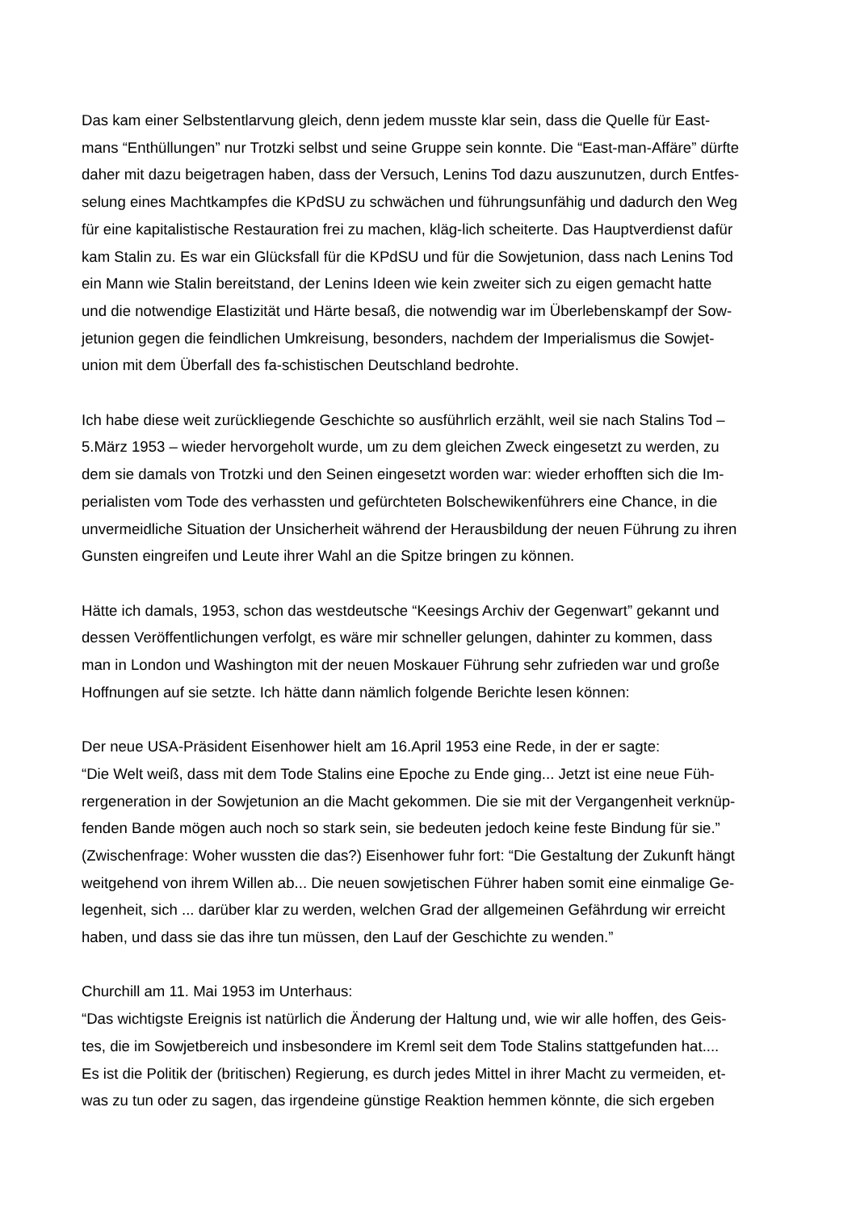Das kam einer Selbstentlarvung gleich, denn jedem musste klar sein, dass die Quelle für East-
mans “Enthüllungen” nur Trotzki selbst und seine Gruppe sein konnte. Die “East-man-Affäre” dürfte
daher mit dazu beigetragen haben, dass der Versuch, Lenins Tod dazu auszunutzen, durch Entfes-
selung eines Machtkampfes die KPdSU zu schwächen und führungsunfähig und dadurch den Weg
für eine kapitalistische Restauration frei zu machen, kläg-lich scheiterte. Das Hauptverdienst dafür
kam Stalin zu. Es war ein Glücksfall für die KPdSU und für die Sowjetunion, dass nach Lenins Tod
ein Mann wie Stalin bereitstand, der Lenins Ideen wie kein zweiter sich zu eigen gemacht hatte
und die notwendige Elastizität und Härte besaß, die notwendig war im Überlebenskampf der Sow-
jetunion gegen die feindlichen Umkreisung, besonders, nachdem der Imperialismus die Sowjet-
union mit dem Überfall des fa-schistischen Deutschland bedrohte.
Ich habe diese weit zurückliegende Geschichte so ausführlich erzählt, weil sie nach Stalins Tod –
5.März 1953 – wieder hervorgeholt wurde, um zu dem gleichen Zweck eingesetzt zu werden, zu
dem sie damals von Trotzki und den Seinen eingesetzt worden war: wieder erhofften sich die Im-
perialisten vom Tode des verhassten und gefürchteten Bolschewikenführers eine Chance, in die
unvermeidliche Situation der Unsicherheit während der Herausbildung der neuen Führung zu ihren
Gunsten eingreifen und Leute ihrer Wahl an die Spitze bringen zu können.
Hätte ich damals, 1953, schon das westdeutsche “Keesings Archiv der Gegenwart” gekannt und
dessen Veröffentlichungen verfolgt, es wäre mir schneller gelungen, dahinter zu kommen, dass
man in London und Washington mit der neuen Moskauer Führung sehr zufrieden war und große
Hoffnungen auf sie setzte. Ich hätte dann nämlich folgende Berichte lesen können:
Der neue USA-Präsident Eisenhower hielt am 16.April 1953 eine Rede, in der er sagte:
“Die Welt weiß, dass mit dem Tode Stalins eine Epoche zu Ende ging... Jetzt ist eine neue Füh-
rergeneration in der Sowjetunion an die Macht gekommen. Die sie mit der Vergangenheit verknüp-
fenden Bande mögen auch noch so stark sein, sie bedeuten jedoch keine feste Bindung für sie.”
(Zwischenfrage: Woher wussten die das?) Eisenhower fuhr fort: “Die Gestaltung der Zukunft hängt
weitgehend von ihrem Willen ab... Die neuen sowjetischen Führer haben somit eine einmalige Ge-
legenheit, sich ... darüber klar zu werden, welchen Grad der allgemeinen Gefährdung wir erreicht
haben, und dass sie das ihre tun müssen, den Lauf der Geschichte zu wenden.”
Churchill am 11. Mai 1953 im Unterhaus:
“Das wichtigste Ereignis ist natürlich die Änderung der Haltung und, wie wir alle hoffen, des Geis-
tes, die im Sowjetbereich und insbesondere im Kreml seit dem Tode Stalins stattgefunden hat....
Es ist die Politik der (britischen) Regierung, es durch jedes Mittel in ihrer Macht zu vermeiden, et-
was zu tun oder zu sagen, das irgendeine günstige Reaktion hemmen könnte, die sich ergeben